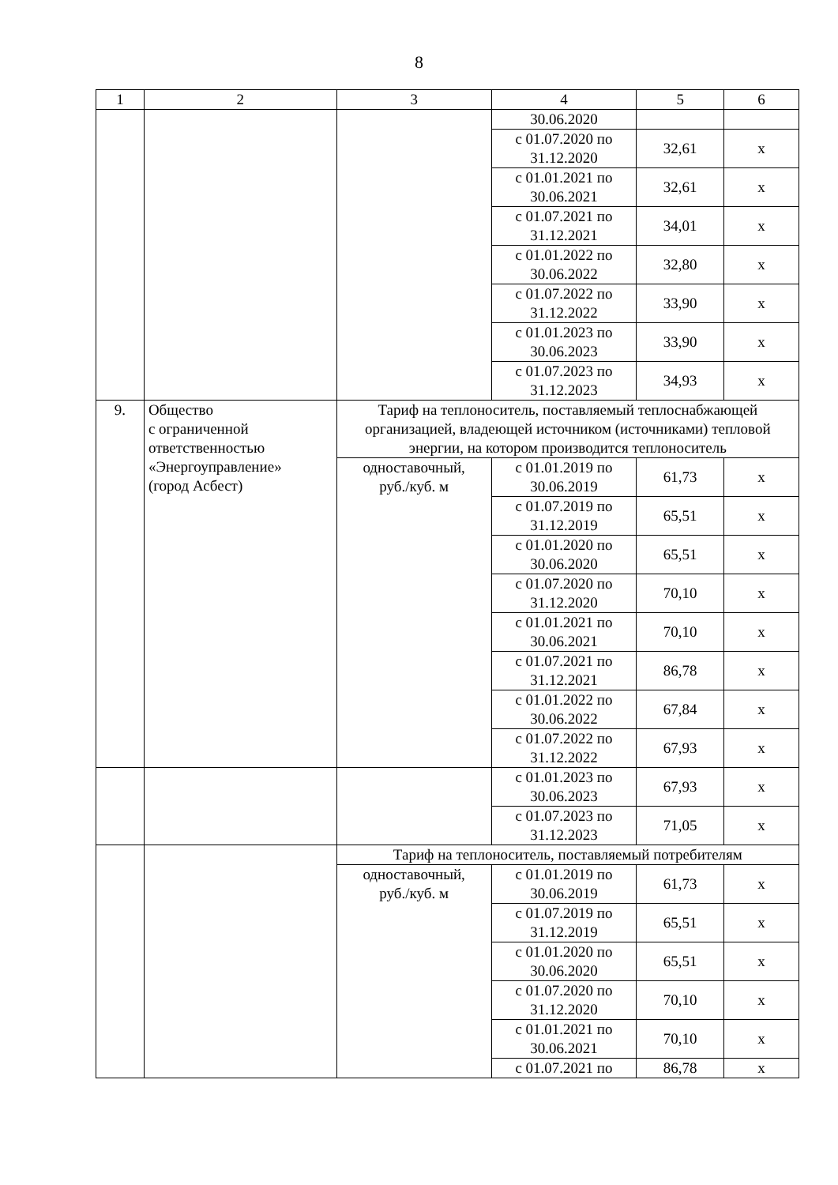8
| 1 | 2 | 3 | 4 | 5 | 6 |
| | | | 30.06.2020 | | |
| | | | с 01.07.2020 по 31.12.2020 | 32,61 | х |
| | | | с 01.01.2021 по 30.06.2021 | 32,61 | х |
| | | | с 01.07.2021 по 31.12.2021 | 34,01 | х |
| | | | с 01.01.2022 по 30.06.2022 | 32,80 | х |
| | | | с 01.07.2022 по 31.12.2022 | 33,90 | х |
| | | | с 01.01.2023 по 30.06.2023 | 33,90 | х |
| | | | с 01.07.2023 по 31.12.2023 | 34,93 | х |
| 9. | Общество с ограниченной ответственностью «Энергоуправление» (город Асбест) | Тариф на теплоноситель, поставляемый теплоснабжающей организацией, владеющей источником (источниками) тепловой энергии, на котором производится теплоноситель | | | |
| | | одноставочный, руб./куб. м | с 01.01.2019 по 30.06.2019 | 61,73 | х |
| | | | с 01.07.2019 по 31.12.2019 | 65,51 | х |
| | | | с 01.01.2020 по 30.06.2020 | 65,51 | х |
| | | | с 01.07.2020 по 31.12.2020 | 70,10 | х |
| | | | с 01.01.2021 по 30.06.2021 | 70,10 | х |
| | | | с 01.07.2021 по 31.12.2021 | 86,78 | х |
| | | | с 01.01.2022 по 30.06.2022 | 67,84 | х |
| | | | с 01.07.2022 по 31.12.2022 | 67,93 | х |
| | | | с 01.01.2023 по 30.06.2023 | 67,93 | х |
| | | | с 01.07.2023 по 31.12.2023 | 71,05 | х |
| | | Тариф на теплоноситель, поставляемый потребителям | | | |
| | | одноставочный, руб./куб. м | с 01.01.2019 по 30.06.2019 | 61,73 | х |
| | | | с 01.07.2019 по 31.12.2019 | 65,51 | х |
| | | | с 01.01.2020 по 30.06.2020 | 65,51 | х |
| | | | с 01.07.2020 по 31.12.2020 | 70,10 | х |
| | | | с 01.01.2021 по 30.06.2021 | 70,10 | х |
| | | | с 01.07.2021 по | 86,78 | х |